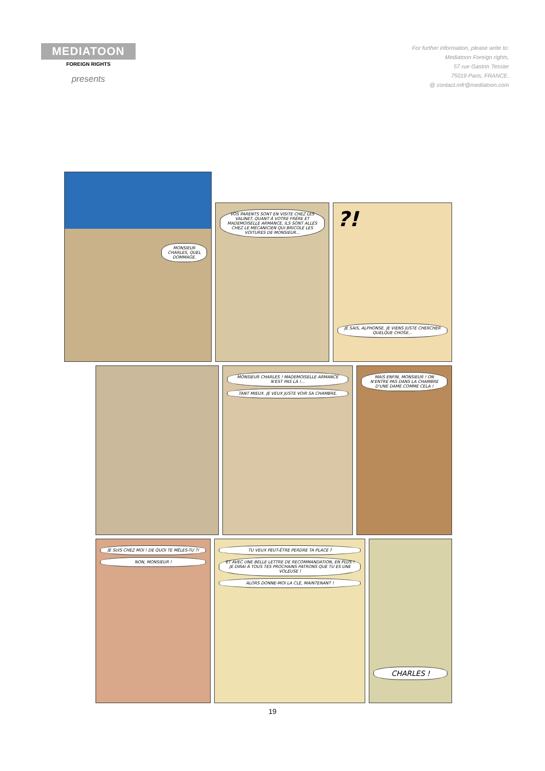MEDIATOON
FOREIGN RIGHTS
presents
For further information, please write to:
Mediatoon Foreign rights,
57 rue Gaston Tessier
75019 Paris, FRANCE.
@ contact.mfr@mediatoon.com
MONSIEUR CHARLES, QUEL DOMMAGE.
VOS PARENTS SONT EN VISITE CHEZ LES VALINET. QUANT À VOTRE FRÈRE ET MADEMOISELLE ARMANCE, ILS SONT ALLÉS CHEZ LE MÉCANICIEN QUI BRICOLE LES VOITURES DE MONSIEUR...
?!
JE SAIS, ALPHONSE. JE VIENS JUSTE CHERCHER QUELQUE CHOSE...
MONSIEUR CHARLES ! MADEMOISELLE ARMANCE N'EST PAS LÀ !...
TANT MIEUX. JE VEUX JUSTE VOIR SA CHAMBRE.
MAIS ENFIN, MONSIEUR ! ON N'ENTRE PAS DANS LA CHAMBRE D'UNE DAME COMME CELA !
JE SUIS CHEZ MOI ! DE QUOI TE MÊLES-TU ?!
NON, MONSIEUR !
TU VEUX PEUT-ÊTRE PERDRE TA PLACE ?
ET AVEC UNE BELLE LETTRE DE RECOMMANDATION, EN PLUS ! JE DIRAI À TOUS TES PROCHAINS PATRONS QUE TU ES UNE VOLEUSE !
ALORS DONNE-MOI LA CLÉ, MAINTENANT !
CHARLES !
19